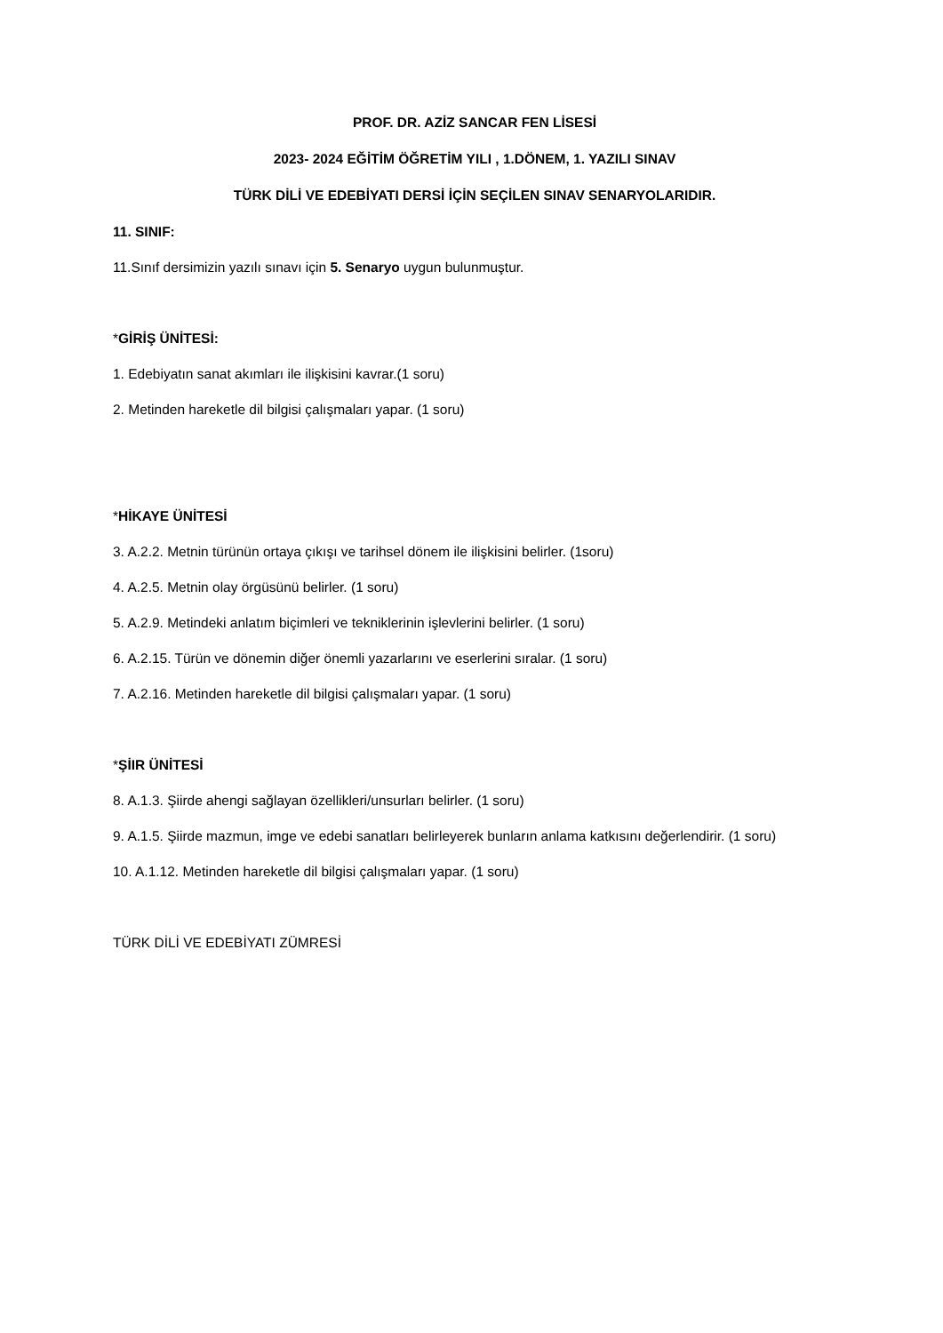PROF. DR. AZİZ SANCAR FEN LİSESİ
2023- 2024 EĞİTİM ÖĞRETİM YILI , 1.DÖNEM, 1. YAZILI SINAV
TÜRK DİLİ VE EDEBİYATI DERSİ İÇİN SEÇİLEN SINAV SENARYOLARIDIR.
11. SINIF:
11.Sınıf dersimizin yazılı sınavı için 5. Senaryo uygun bulunmuştur.
*GİRİŞ ÜNİTESİ:
1. Edebiyatın sanat akımları ile ilişkisini kavrar.(1 soru)
2. Metinden hareketle dil bilgisi çalışmaları yapar. (1 soru)
*HİKAYE ÜNİTESİ
3. A.2.2. Metnin türünün ortaya çıkışı ve tarihsel dönem ile ilişkisini belirler. (1soru)
4. A.2.5. Metnin olay örgüsünü belirler. (1 soru)
5. A.2.9. Metindeki anlatım biçimleri ve tekniklerinin işlevlerini belirler. (1 soru)
6. A.2.15. Türün ve dönemin diğer önemli yazarlarını ve eserlerini sıralar. (1 soru)
7. A.2.16. Metinden hareketle dil bilgisi çalışmaları yapar. (1 soru)
*ŞİIR ÜNİTESİ
8. A.1.3. Şiirde ahengi sağlayan özellikleri/unsurları belirler. (1 soru)
9. A.1.5. Şiirde mazmun, imge ve edebi sanatları belirleyerek bunların anlama katkısını değerlendirir. (1 soru)
10. A.1.12. Metinden hareketle dil bilgisi çalışmaları yapar. (1 soru)
TÜRK DİLİ VE EDEBİYATI ZÜMRESİ